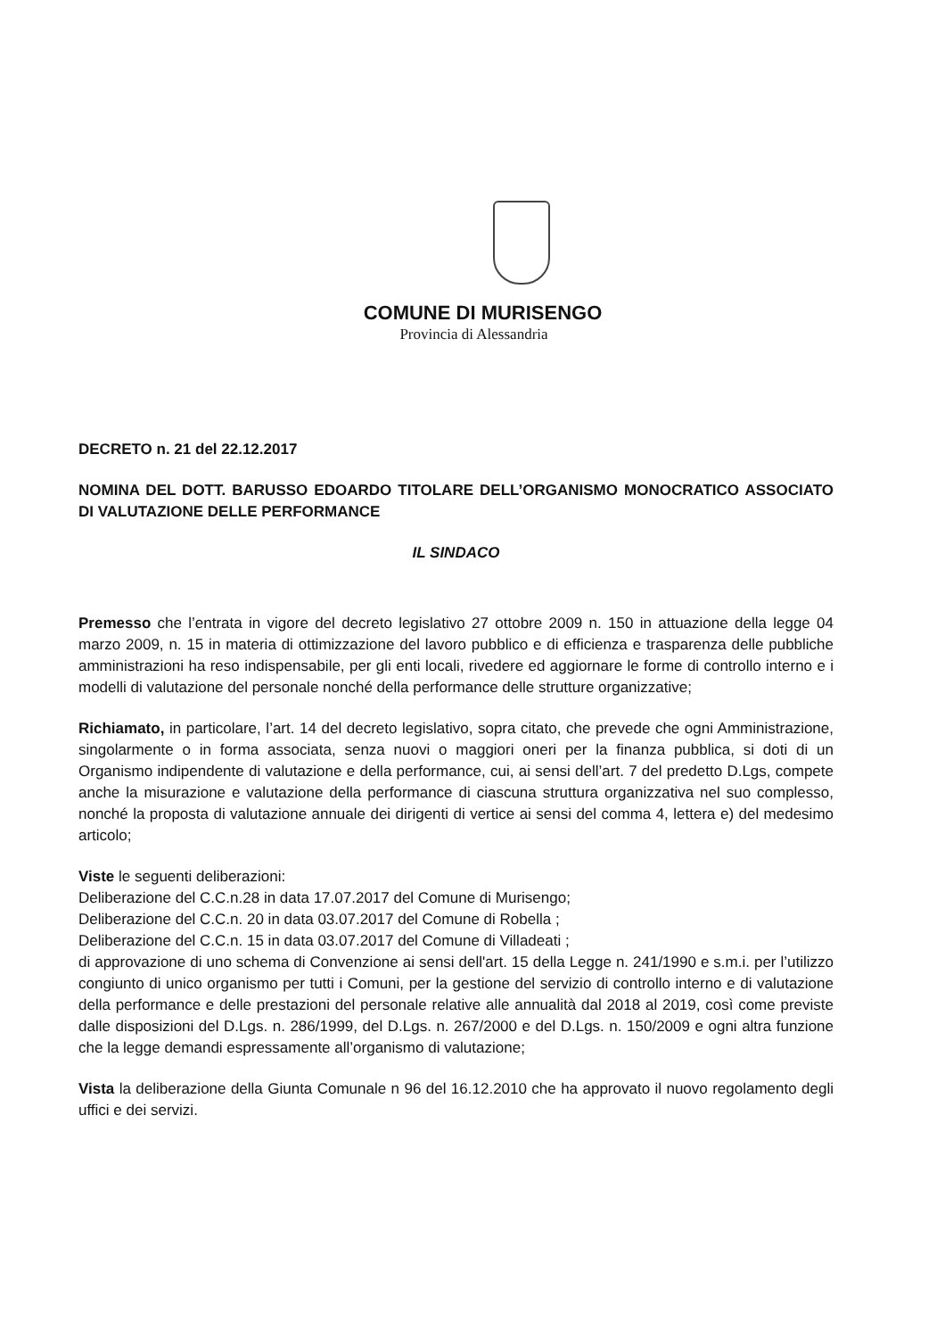COMUNE DI MURISENGO
Provincia di Alessandria
DECRETO n. 21 del 22.12.2017
NOMINA DEL DOTT. BARUSSO EDOARDO TITOLARE DELL’ORGANISMO MONOCRATICO ASSOCIATO DI VALUTAZIONE DELLE PERFORMANCE
IL SINDACO
Premesso che l’entrata in vigore del decreto legislativo 27 ottobre 2009 n. 150 in attuazione della legge 04 marzo 2009, n. 15 in materia di ottimizzazione del lavoro pubblico e di efficienza e trasparenza delle pubbliche amministrazioni ha reso indispensabile, per gli enti locali, rivedere ed aggiornare le forme di controllo interno e i modelli di valutazione del personale nonché della performance delle strutture organizzative;
Richiamato, in particolare, l’art. 14 del decreto legislativo, sopra citato, che prevede che ogni Amministrazione, singolarmente o in forma associata, senza nuovi o maggiori oneri per la finanza pubblica, si doti di un Organismo indipendente di valutazione e della performance, cui, ai sensi dell’art. 7 del predetto D.Lgs, compete anche la misurazione e valutazione della performance di ciascuna struttura organizzativa nel suo complesso, nonché la proposta di valutazione annuale dei dirigenti di vertice ai sensi del comma 4, lettera e) del medesimo articolo;
Viste le seguenti deliberazioni:
Deliberazione del C.C.n.28 in data 17.07.2017 del Comune di Murisengo;
Deliberazione del C.C.n. 20 in data 03.07.2017 del Comune di Robella ;
Deliberazione del C.C.n. 15 in data 03.07.2017 del Comune di Villadeati ;
di approvazione di uno schema di Convenzione ai sensi dell'art. 15 della Legge n. 241/1990 e s.m.i. per l’utilizzo congiunto di unico organismo per tutti i Comuni, per la gestione del servizio di controllo interno e di valutazione della performance e delle prestazioni del personale relative alle annualità dal 2018 al 2019, così come previste dalle disposizioni del D.Lgs. n. 286/1999, del D.Lgs. n. 267/2000 e del D.Lgs. n. 150/2009 e ogni altra funzione che la legge demandi espressamente all’organismo di valutazione;
Vista la deliberazione della Giunta Comunale n 96 del 16.12.2010 che ha approvato il nuovo regolamento degli uffici e dei servizi.